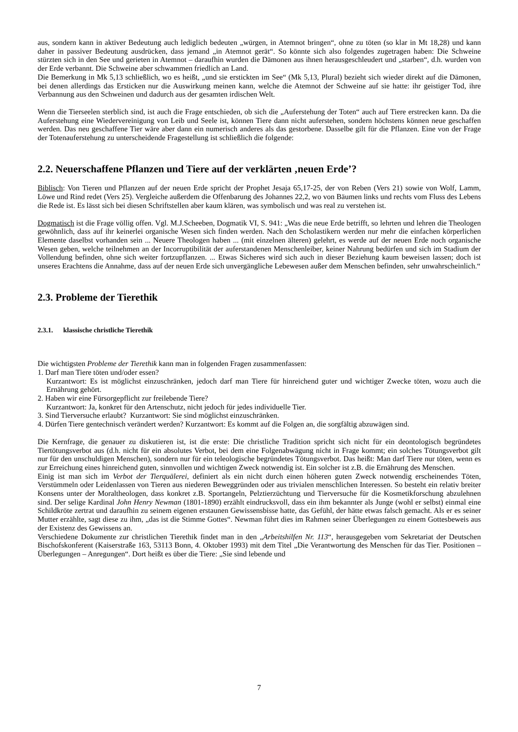aus, sondern kann in aktiver Bedeutung auch lediglich bedeuten „würgen, in Atemnot bringen“, ohne zu töten (so klar in Mt 18,28) und kann daher in passiver Bedeutung ausdrücken, dass jemand „in Atemnot gerät“. So könnte sich also folgendes zugetragen haben: Die Schweine stürzten sich in den See und gerieten in Atemnot – daraufhin wurden die Dämonen aus ihnen herausgeschleudert und „starben“, d.h. wurden von der Erde verbannt. Die Schweine aber schwammen friedlich an Land.
Die Bemerkung in Mk 5,13 schließlich, wo es heißt, „und sie erstickten im See“ (Mk 5,13, Plural) bezieht sich wieder direkt auf die Dämonen, bei denen allerdings das Ersticken nur die Auswirkung meinen kann, welche die Atemnot der Schweine auf sie hatte: ihr geistiger Tod, ihre Verbannung aus den Schweinen und dadurch aus der gesamten irdischen Welt.
Wenn die Tierseelen sterblich sind, ist auch die Frage entschieden, ob sich die „Auferstehung der Toten“ auch auf Tiere erstrecken kann. Da die Auferstehung eine Wiedervereinigung von Leib und Seele ist, können Tiere dann nicht auferstehen, sondern höchstens können neue geschaffen werden. Das neu geschaffene Tier wäre aber dann ein numerisch anderes als das gestorbene. Dasselbe gilt für die Pflanzen. Eine von der Frage der Totenauferstehung zu unterscheidende Fragestellung ist schließlich die folgende:
2.2. Neuerschaffene Pflanzen und Tiere auf der verklärten ‚neuen Erde’?
Biblisch: Von Tieren und Pflanzen auf der neuen Erde spricht der Prophet Jesaja 65,17-25, der von Reben (Vers 21) sowie von Wolf, Lamm, Löwe und Rind redet (Vers 25). Vergleiche außerdem die Offenbarung des Johannes 22,2, wo von Bäumen links und rechts vom Fluss des Lebens die Rede ist. Es lässt sich bei diesen Schriftstellen aber kaum klären, was symbolisch und was real zu verstehen ist.
Dogmatisch ist die Frage völlig offen. Vgl. M.J.Scheeben, Dogmatik VI, S. 941: „Was die neue Erde betrifft, so lehrten und lehren die Theologen gewöhnlich, dass auf ihr keinerlei organische Wesen sich finden werden. Nach den Scholastikern werden nur mehr die einfachen körperlichen Elemente daselbst vorhanden sein ... Neuere Theologen haben ... (mit einzelnen älteren) gelehrt, es werde auf der neuen Erde noch organische Wesen geben, welche teilnehmen an der Incorruptibilität der auferstandenen Menschenleiber, keiner Nahrung bedürfen und sich im Stadium der Vollendung befinden, ohne sich weiter fortzupflanzen. ... Etwas Sicheres wird sich auch in dieser Beziehung kaum beweisen lassen; doch ist unseres Erachtens die Annahme, dass auf der neuen Erde sich unvergängliche Lebewesen außer dem Menschen befinden, sehr unwahrscheinlich.“
2.3. Probleme der Tierethik
2.3.1. klassische christliche Tierethik
Die wichtigsten Probleme der Tierethik kann man in folgenden Fragen zusammenfassen:
1. Darf man Tiere töten und/oder essen?
Kurzantwort: Es ist möglichst einzuschränken, jedoch darf man Tiere für hinreichend guter und wichtiger Zwecke töten, wozu auch die Ernährung gehört.
2. Haben wir eine Fürsorgepflicht zur freilebende Tiere?
Kurzantwort: Ja, konkret für den Artenschutz, nicht jedoch für jedes individuelle Tier.
3. Sind Tierversuche erlaubt? Kurzantwort: Sie sind möglichst einzuschränken.
4. Dürfen Tiere gentechnisch verändert werden? Kurzantwort: Es kommt auf die Folgen an, die sorgfältig abzuwägen sind.
Die Kernfrage, die genauer zu diskutieren ist, ist die erste: Die christliche Tradition spricht sich nicht für ein deontologisch begründetes Tiertötungsverbot aus (d.h. nicht für ein absolutes Verbot, bei dem eine Folgenabwägung nicht in Frage kommt; ein solches Tötungsverbot gilt nur für den unschuldigen Menschen), sondern nur für ein teleologische begründetes Tötungsverbot. Das heißt: Man darf Tiere nur töten, wenn es zur Erreichung eines hinreichend guten, sinnvollen und wichtigen Zweck notwendig ist. Ein solcher ist z.B. die Ernährung des Menschen.
Einig ist man sich im Verbot der Tierquälerei, definiert als ein nicht durch einen höheren guten Zweck notwendig erscheinendes Töten, Verstümmeln oder Leidenlassen von Tieren aus niederen Beweggründen oder aus trivialen menschlichen Interessen. So besteht ein relativ breiter Konsens unter der Moraltheologen, dass konkret z.B. Sportangeln, Pelztierzüchtung und Tierversuche für die Kosmetikforschung abzulehnen sind. Der selige Kardinal John Henry Newman (1801-1890) erzählt eindrucksvoll, dass ein ihm bekannter als Junge (wohl er selbst) einmal eine Schildkröte zertrat und daraufhin zu seinem eigenen erstaunen Gewissensbisse hatte, das Gefühl, der hätte etwas falsch gemacht. Als er es seiner Mutter erzählte, sagt diese zu ihm, „das ist die Stimme Gottes“. Newman führt dies im Rahmen seiner Überlegungen zu einem Gottesbeweis aus der Existenz des Gewissens an.
Verschiedene Dokumente zur christlichen Tierethik findet man in den „Arbeitshilfen Nr. 113“, herausgegeben vom Sekretariat der Deutschen Bischofskonferent (Kaiserstraße 163, 53113 Bonn, 4. Oktober 1993) mit dem Titel „Die Verantwortung des Menschen für das Tier. Positionen – Überlegungen – Anregungen“. Dort heißt es über die Tiere: „Sie sind lebende und
7